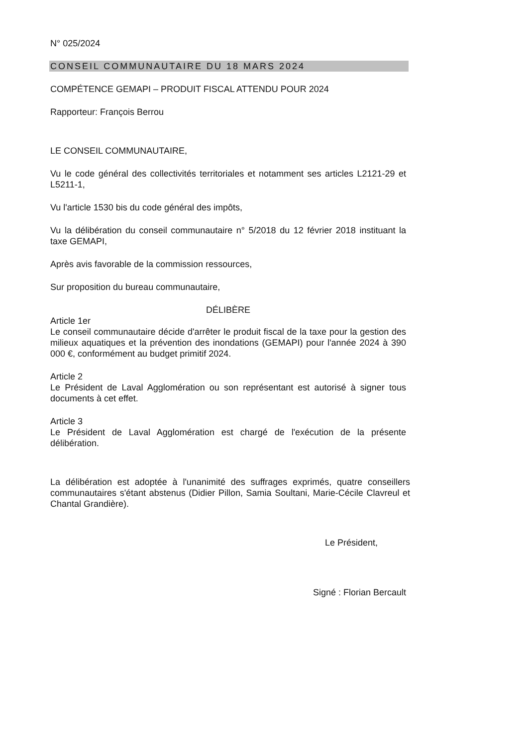N° 025/2024
CONSEIL COMMUNAUTAIRE DU 18 MARS 2024
COMPÉTENCE GEMAPI – PRODUIT FISCAL ATTENDU POUR 2024
Rapporteur: François Berrou
LE CONSEIL COMMUNAUTAIRE,
Vu le code général des collectivités territoriales et notamment ses articles L2121-29 et L5211-1,
Vu l'article 1530 bis du code général des impôts,
Vu la délibération du conseil communautaire n° 5/2018 du 12 février 2018 instituant la taxe GEMAPI,
Après avis favorable de la commission ressources,
Sur proposition du bureau communautaire,
DÉLIBÈRE
Article 1er
Le conseil communautaire décide d'arrêter le produit fiscal de la taxe pour la gestion des milieux aquatiques et la prévention des inondations (GEMAPI) pour l'année 2024 à 390 000 €, conformément au budget primitif 2024.
Article 2
Le Président de Laval Agglomération ou son représentant est autorisé à signer tous documents à cet effet.
Article 3
Le Président de Laval Agglomération est chargé de l'exécution de la présente délibération.
La délibération est adoptée à l'unanimité des suffrages exprimés, quatre conseillers communautaires s'étant abstenus (Didier Pillon, Samia Soultani, Marie-Cécile Clavreul et Chantal Grandière).
Le Président,
Signé : Florian Bercault